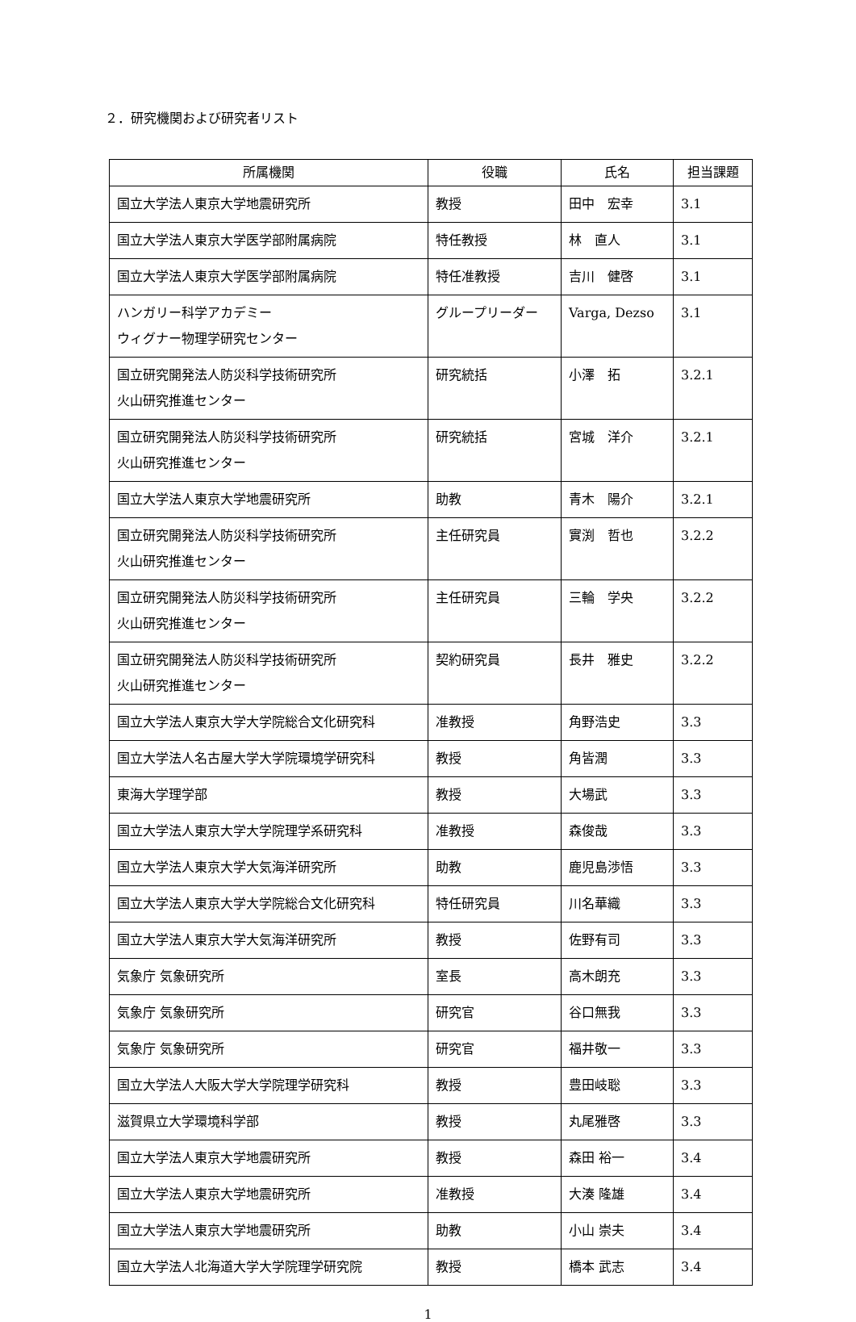２．研究機関および研究者リスト
| 所属機関 | 役職 | 氏名 | 担当課題 |
| --- | --- | --- | --- |
| 国立大学法人東京大学地震研究所 | 教授 | 田中 宏幸 | 3.1 |
| 国立大学法人東京大学医学部附属病院 | 特任教授 | 林 直人 | 3.1 |
| 国立大学法人東京大学医学部附属病院 | 特任准教授 | 吉川 健啓 | 3.1 |
| ハンガリー科学アカデミー ウィグナー物理学研究センター | グループリーダー | Varga, Dezso | 3.1 |
| 国立研究開発法人防災科学技術研究所 火山研究推進センター | 研究統括 | 小澤 拓 | 3.2.1 |
| 国立研究開発法人防災科学技術研究所 火山研究推進センター | 研究統括 | 宮城 洋介 | 3.2.1 |
| 国立大学法人東京大学地震研究所 | 助教 | 青木 陽介 | 3.2.1 |
| 国立研究開発法人防災科学技術研究所 火山研究推進センター | 主任研究員 | 實渕 哲也 | 3.2.2 |
| 国立研究開発法人防災科学技術研究所 火山研究推進センター | 主任研究員 | 三輪 学央 | 3.2.2 |
| 国立研究開発法人防災科学技術研究所 火山研究推進センター | 契約研究員 | 長井 雅史 | 3.2.2 |
| 国立大学法人東京大学大学院総合文化研究科 | 准教授 | 角野浩史 | 3.3 |
| 国立大学法人名古屋大学大学院環境学研究科 | 教授 | 角皆潤 | 3.3 |
| 東海大学理学部 | 教授 | 大場武 | 3.3 |
| 国立大学法人東京大学大学院理学系研究科 | 准教授 | 森俊哉 | 3.3 |
| 国立大学法人東京大学大気海洋研究所 | 助教 | 鹿児島渉悟 | 3.3 |
| 国立大学法人東京大学大学院総合文化研究科 | 特任研究員 | 川名華織 | 3.3 |
| 国立大学法人東京大学大気海洋研究所 | 教授 | 佐野有司 | 3.3 |
| 気象庁 気象研究所 | 室長 | 高木朗充 | 3.3 |
| 気象庁 気象研究所 | 研究官 | 谷口無我 | 3.3 |
| 気象庁 気象研究所 | 研究官 | 福井敬一 | 3.3 |
| 国立大学法人大阪大学大学院理学研究科 | 教授 | 豊田岐聡 | 3.3 |
| 滋賀県立大学環境科学部 | 教授 | 丸尾雅啓 | 3.3 |
| 国立大学法人東京大学地震研究所 | 教授 | 森田 裕一 | 3.4 |
| 国立大学法人東京大学地震研究所 | 准教授 | 大湊 隆雄 | 3.4 |
| 国立大学法人東京大学地震研究所 | 助教 | 小山 崇夫 | 3.4 |
| 国立大学法人北海道大学大学院理学研究院 | 教授 | 橋本 武志 | 3.4 |
1